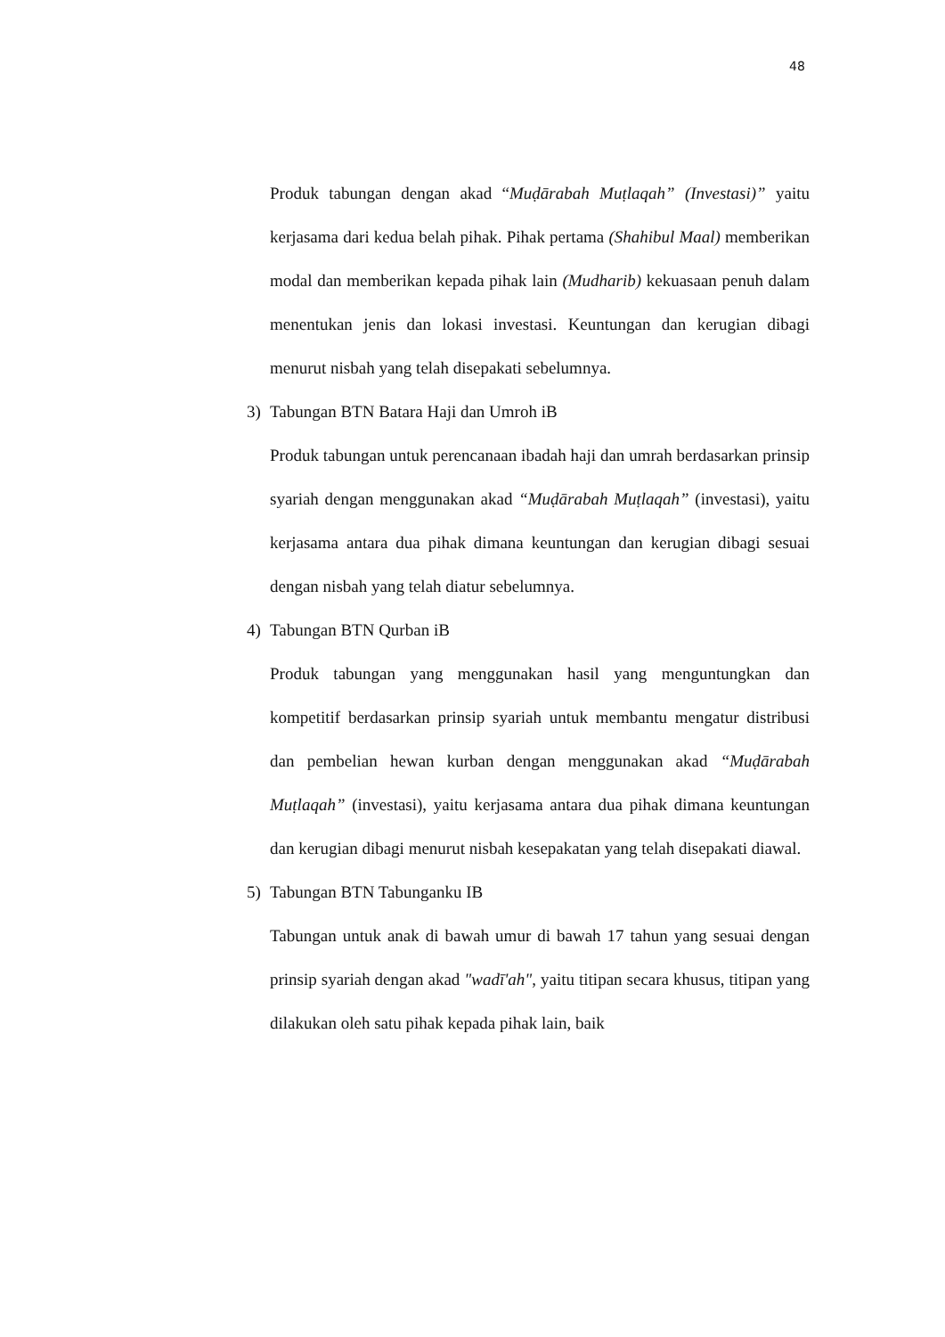48
Produk tabungan dengan akad “Muḍārabah Muṭlaqah” (Investasi)” yaitu kerjasama dari kedua belah pihak. Pihak pertama (Shahibul Maal) memberikan modal dan memberikan kepada pihak lain (Mudharib) kekuasaan penuh dalam menentukan jenis dan lokasi investasi. Keuntungan dan kerugian dibagi menurut nisbah yang telah disepakati sebelumnya.
3) Tabungan BTN Batara Haji dan Umroh iB
Produk tabungan untuk perencanaan ibadah haji dan umrah berdasarkan prinsip syariah dengan menggunakan akad “Muḍārabah Muṭlaqah” (investasi), yaitu kerjasama antara dua pihak dimana keuntungan dan kerugian dibagi sesuai dengan nisbah yang telah diatur sebelumnya.
4) Tabungan BTN Qurban iB
Produk tabungan yang menggunakan hasil yang menguntungkan dan kompetitif berdasarkan prinsip syariah untuk membantu mengatur distribusi dan pembelian hewan kurban dengan menggunakan akad “Muḍārabah Muṭlaqah” (investasi), yaitu kerjasama antara dua pihak dimana keuntungan dan kerugian dibagi menurut nisbah kesepakatan yang telah disepakati diawal.
5) Tabungan BTN Tabunganku IB
Tabungan untuk anak di bawah umur di bawah 17 tahun yang sesuai dengan prinsip syariah dengan akad "wadī'ah", yaitu titipan secara khusus, titipan yang dilakukan oleh satu pihak kepada pihak lain, baik